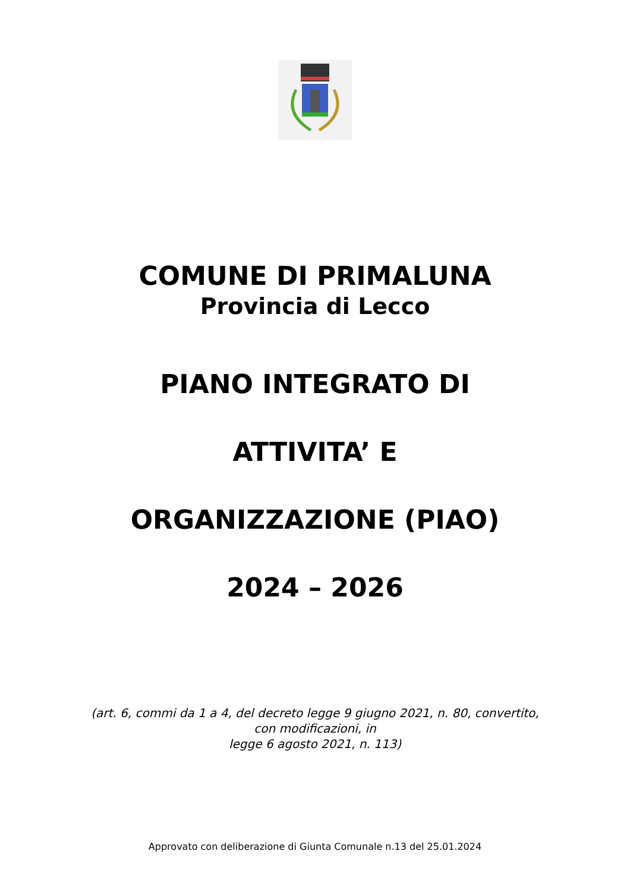COMUNE DI PRIMALUNA
Provincia di Lecco
PIANO INTEGRATO DI
ATTIVITA’ E
ORGANIZZAZIONE (PIAO)
2024 – 2026
(art. 6, commi da 1 a 4, del decreto legge 9 giugno 2021, n. 80, convertito,
con modificazioni, in
legge 6 agosto 2021, n. 113)
Approvato con deliberazione di Giunta Comunale n.13 del 25.01.2024